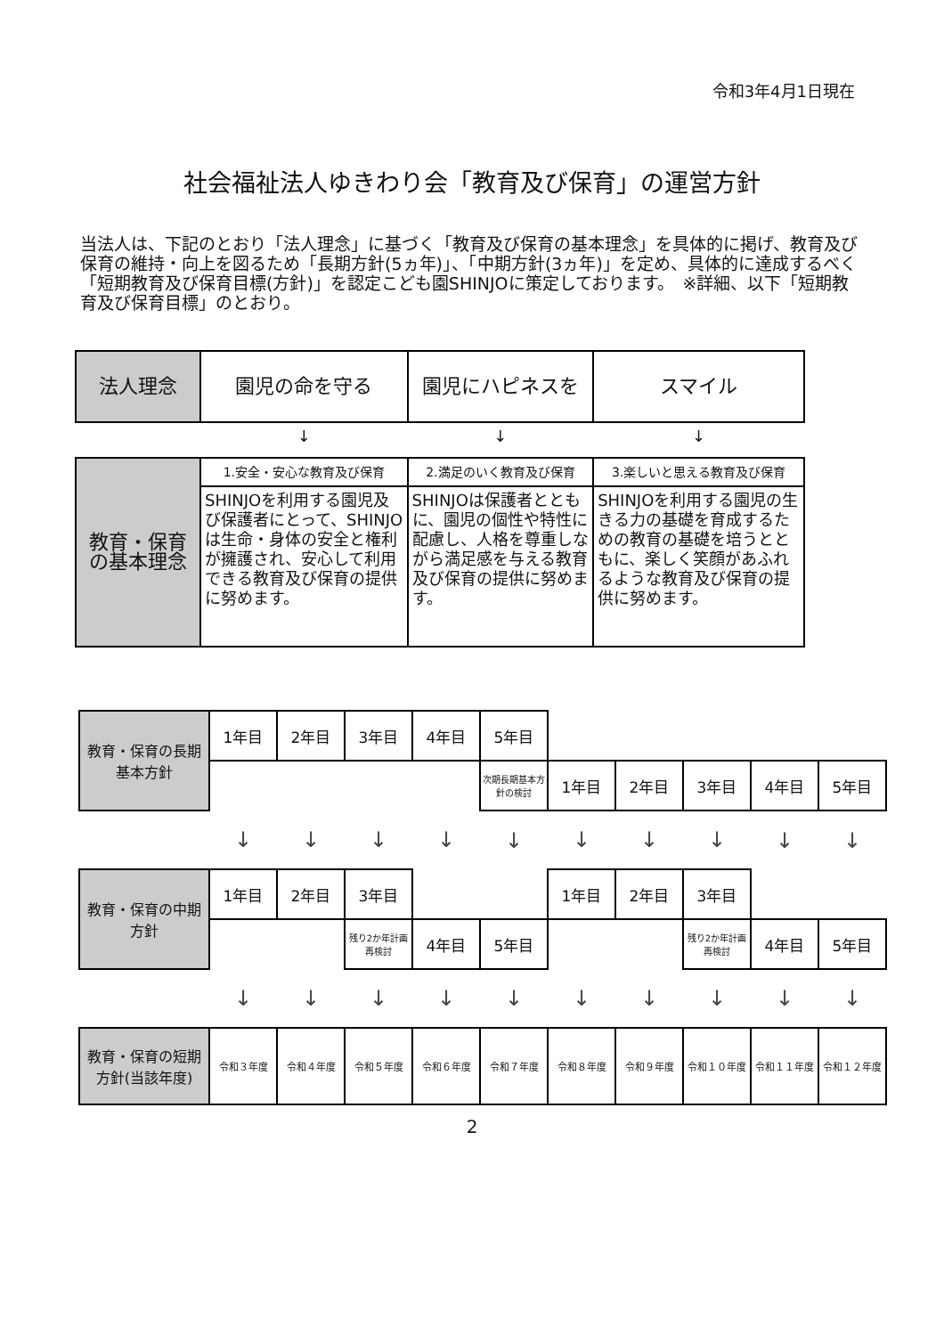令和3年4月1日現在
社会福祉法人ゆきわり会「教育及び保育」の運営方針
当法人は、下記のとおり「法人理念」に基づく「教育及び保育の基本理念」を具体的に掲げ、教育及び保育の維持・向上を図るため「長期方針(5ヵ年)」、「中期方針(3ヵ年)」を定め、具体的に達成するべく「短期教育及び保育目標(方針)」を認定こども園SHINJOに策定しております。　※詳細、以下「短期教育及び保育目標」のとおり。
| 法人理念 | 園児の命を守る | 園児にハピネスを | スマイル |
| | ↓ | ↓ | ↓ |
| 教育・保育の基本理念 | 1.安全・安心な教育及び保育 | 2.満足のいく教育及び保育 | 3.楽しいと思える教育及び保育 |
| | SHINJOを利用する園児及び保護者にとって、SHINJOは生命・身体の安全と権利が擁護され、安心して利用できる教育及び保育の提供に努めます。 | SHINJOは保護者とともに、園児の個性や特性に配慮し、人格を尊重しながら満足感を与える教育及び保育の提供に努めます。 | SHINJOを利用する園児の生きる力の基礎を育成するための教育の基礎を培うとともに、楽しく笑顔があふれるような教育及び保育の提供に努めます。 |
| 教育・保育の長期基本方針 | 1年目 | 2年目 | 3年目 | 4年目 | 5年目 | | | | | |
| | | | | | 次期長期基本方針の検討 | 1年目 | 2年目 | 3年目 | 4年目 | 5年目 |
| | ↓ | ↓ | ↓ | ↓ | ↓ | ↓ | ↓ | ↓ | ↓ | ↓ |
| 教育・保育の中期方針 | 1年目 | 2年目 | 3年目 | | | 1年目 | 2年目 | 3年目 | | |
| | | | 残り2か年計画再検討 | 4年目 | 5年目 | | | 残り2か年計画再検討 | 4年目 | 5年目 |
| | ↓ | ↓ | ↓ | ↓ | ↓ | ↓ | ↓ | ↓ | ↓ | ↓ |
| 教育・保育の短期 方針(当該年度) | 令和３年度 | 令和４年度 | 令和５年度 | 令和６年度 | 令和７年度 | 令和８年度 | 令和９年度 | 令和１０年度 | 令和１１年度 | 令和１２年度 |
2